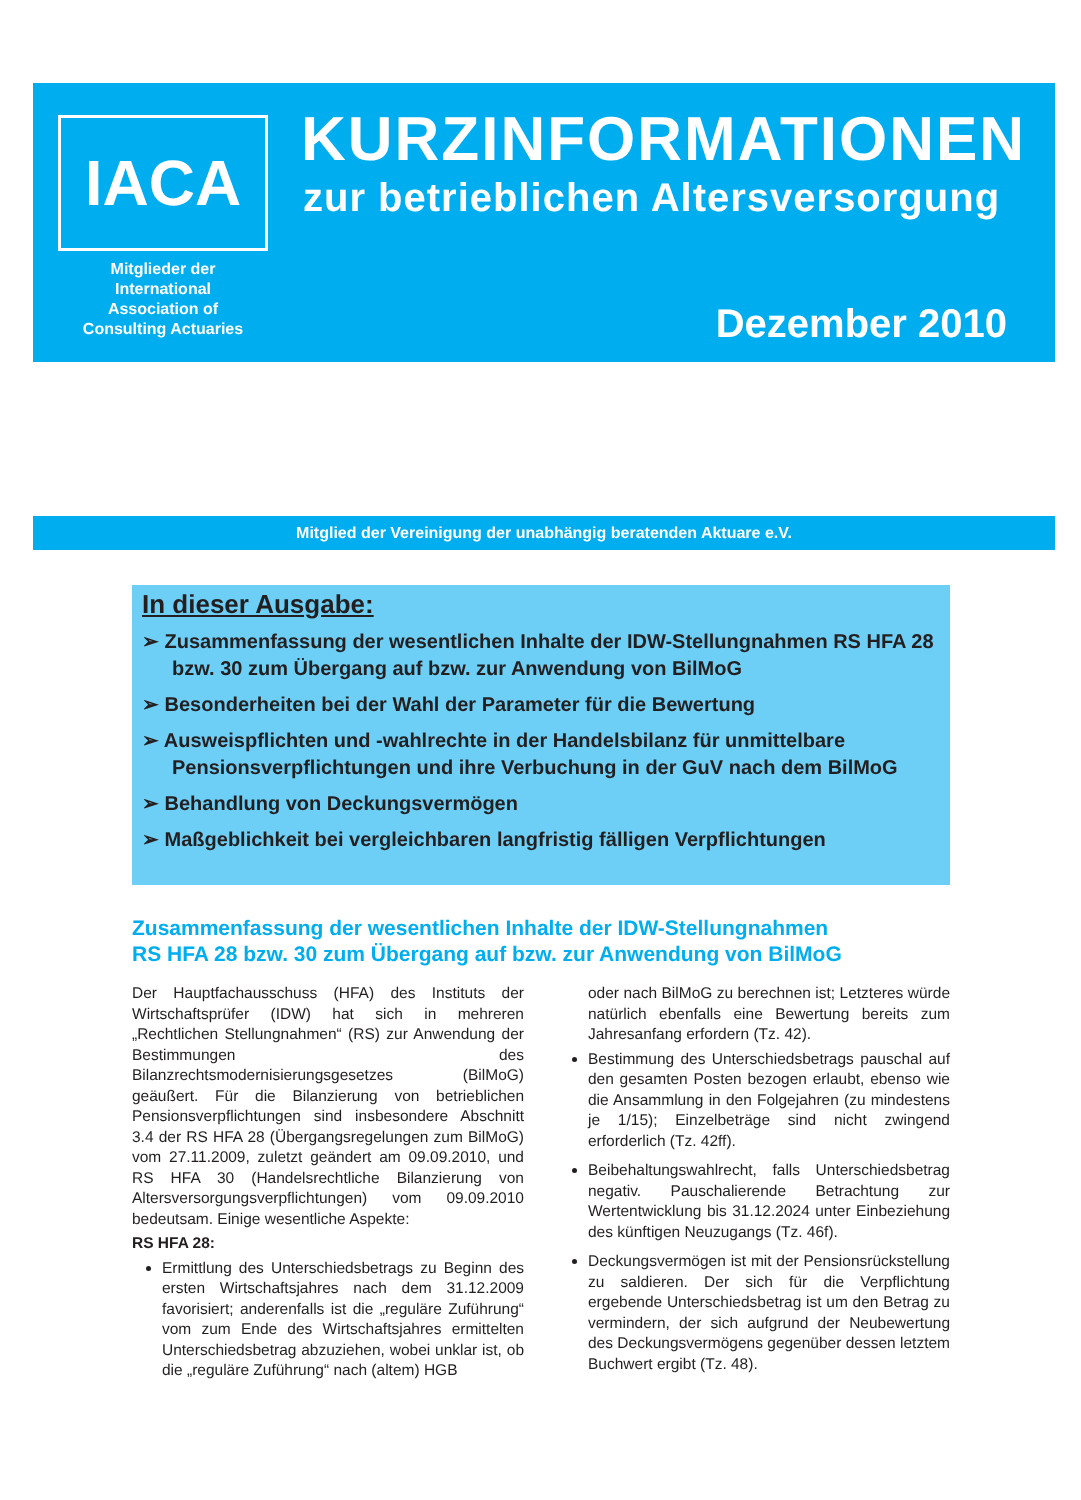IACA
Mitglieder der International Association of Consulting Actuaries
KURZINFORMATIONEN
zur betrieblichen Altersversorgung
Dezember 2010
Mitglied der Vereinigung der unabhängig beratenden Aktuare e.V.
In dieser Ausgabe:
➢ Zusammenfassung der wesentlichen Inhalte der IDW-Stellungnahmen RS HFA 28 bzw. 30 zum Übergang auf bzw. zur Anwendung von BilMoG
➢ Besonderheiten bei der Wahl der Parameter für die Bewertung
➢ Ausweispflichten und -wahlrechte in der Handelsbilanz für unmittelbare Pensionsverpflichtungen und ihre Verbuchung in der GuV nach dem BilMoG
➢ Behandlung von Deckungsvermögen
➢ Maßgeblichkeit bei vergleichbaren langfristig fälligen Verpflichtungen
Zusammenfassung der wesentlichen Inhalte der IDW-Stellungnahmen
RS HFA 28 bzw. 30 zum Übergang auf bzw. zur Anwendung von BilMoG
Der Hauptfachausschuss (HFA) des Instituts der Wirtschaftsprüfer (IDW) hat sich in mehreren „Rechtlichen Stellungnahmen“ (RS) zur Anwendung der Bestimmungen des Bilanzrechtsmodernisierungsgesetzes (BilMoG) geäußert. Für die Bilanzierung von betrieblichen Pensionsverpflichtungen sind insbesondere Abschnitt 3.4 der RS HFA 28 (Übergangsregelungen zum BilMoG) vom 27.11.2009, zuletzt geändert am 09.09.2010, und RS HFA 30 (Handelsrechtliche Bilanzierung von Altersversorgungsverpflichtungen) vom 09.09.2010 bedeutsam. Einige wesentliche Aspekte:
RS HFA 28:
Ermittlung des Unterschiedsbetrags zu Beginn des ersten Wirtschaftsjahres nach dem 31.12.2009 favorisiert; anderenfalls ist die „reguläre Zuführung“ vom zum Ende des Wirtschaftsjahres ermittelten Unterschiedsbetrag abzuziehen, wobei unklar ist, ob die „reguläre Zuführung“ nach (altem) HGB
oder nach BilMoG zu berechnen ist; Letzteres würde natürlich ebenfalls eine Bewertung bereits zum Jahresanfang erfordern (Tz. 42).
Bestimmung des Unterschiedsbetrags pauschal auf den gesamten Posten bezogen erlaubt, ebenso wie die Ansammlung in den Folgejahren (zu mindestens je 1/15); Einzelbeträge sind nicht zwingend erforderlich (Tz. 42ff).
Beibehaltungswahlrecht, falls Unterschiedsbetrag negativ. Pauschalierende Betrachtung zur Wertentwicklung bis 31.12.2024 unter Einbeziehung des künftigen Neuzugangs (Tz. 46f).
Deckungsvermögen ist mit der Pensionsrückstellung zu saldieren. Der sich für die Verpflichtung ergebende Unterschiedsbetrag ist um den Betrag zu vermindern, der sich aufgrund der Neubewertung des Deckungsvermögens gegenüber dessen letztem Buchwert ergibt (Tz. 48).